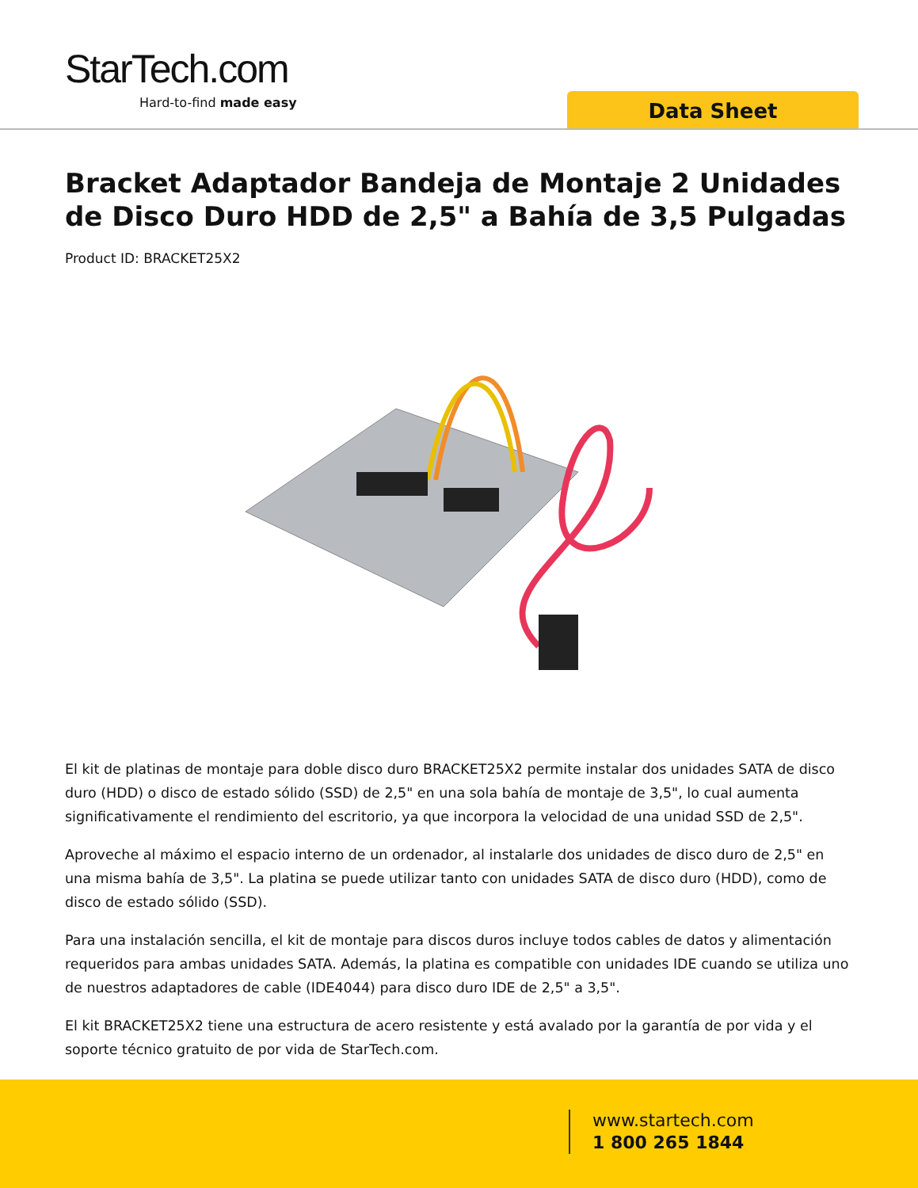StarTech.com
Hard-to-find made easy Data Sheet
Bracket Adaptador Bandeja de Montaje 2 Unidades de Disco Duro HDD de 2,5" a Bahía de 3,5 Pulgadas
Product ID: BRACKET25X2
El kit de platinas de montaje para doble disco duro BRACKET25X2 permite instalar dos unidades SATA de disco duro (HDD) o disco de estado sólido (SSD) de 2,5" en una sola bahía de montaje de 3,5", lo cual aumenta significativamente el rendimiento del escritorio, ya que incorpora la velocidad de una unidad SSD de 2,5".
Aproveche al máximo el espacio interno de un ordenador, al instalarle dos unidades de disco duro de 2,5" en una misma bahía de 3,5". La platina se puede utilizar tanto con unidades SATA de disco duro (HDD), como de disco de estado sólido (SSD).
Para una instalación sencilla, el kit de montaje para discos duros incluye todos cables de datos y alimentación requeridos para ambas unidades SATA. Además, la platina es compatible con unidades IDE cuando se utiliza uno de nuestros adaptadores de cable (IDE4044) para disco duro IDE de 2,5" a 3,5".
El kit BRACKET25X2 tiene una estructura de acero resistente y está avalado por la garantía de por vida y el soporte técnico gratuito de por vida de StarTech.com.
www.startech.com
1 800 265 1844